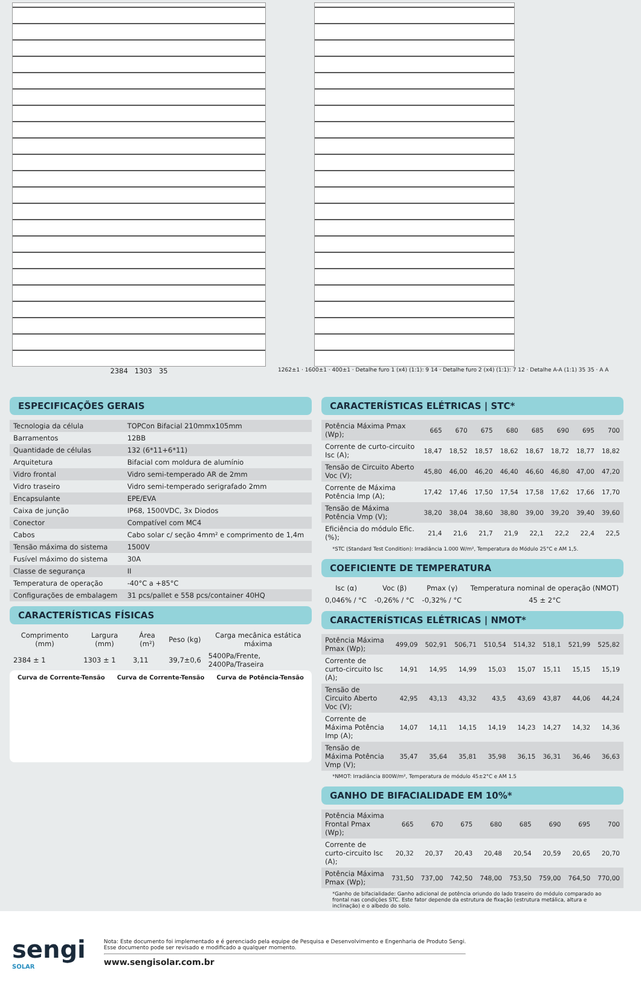2384 1303 35
1262±1 · 1600±1 · 400±1 · Detalhe furo 1 (x4) (1:1): 9 14 · Detalhe furo 2 (x4) (1:1): 7 12 · Detalhe A-A (1:1) 35 35 · A A
ESPECIFICAÇÕES GERAIS
| Tecnologia da célula | TOPCon Bifacial 210mmx105mm |
| Barramentos | 12BB |
| Quantidade de células | 132 (6*11+6*11) |
| Arquitetura | Bifacial com moldura de alumínio |
| Vidro frontal | Vidro semi-temperado AR de 2mm |
| Vidro traseiro | Vidro semi-temperado serigrafado 2mm |
| Encapsulante | EPE/EVA |
| Caixa de junção | IP68, 1500VDC, 3x Diodos |
| Conector | Compatível com MC4 |
| Cabos | Cabo solar c/ seção 4mm² e comprimento de 1,4m |
| Tensão máxima do sistema | 1500V |
| Fusível máximo do sistema | 30A |
| Classe de segurança | II |
| Temperatura de operação | -40°C a +85°C |
| Configurações de embalagem | 31 pcs/pallet e 558 pcs/container 40HQ |
CARACTERÍSTICAS FÍSICAS
| Comprimento (mm) | Largura (mm) | Área (m²) | Peso (kg) | Carga mecânica estática máxima |
| --- | --- | --- | --- | --- |
| 2384 ± 1 | 1303 ± 1 | 3,11 | 39,7±0,6 | 5400Pa/Frente, 2400Pa/Traseira |
Curva de Corrente-Tensão Curva de Corrente-Tensão Curva de Potência-Tensão
CARACTERÍSTICAS ELÉTRICAS | STC*
| Potência Máxima Pmax (Wp); | 665 | 670 | 675 | 680 | 685 | 690 | 695 | 700 |
| Corrente de curto-circuito Isc (A); | 18,47 | 18,52 | 18,57 | 18,62 | 18,67 | 18,72 | 18,77 | 18,82 |
| Tensão de Circuito Aberto Voc (V); | 45,80 | 46,00 | 46,20 | 46,40 | 46,60 | 46,80 | 47,00 | 47,20 |
| Corrente de Máxima Potência Imp (A); | 17,42 | 17,46 | 17,50 | 17,54 | 17,58 | 17,62 | 17,66 | 17,70 |
| Tensão de Máxima Potência Vmp (V); | 38,20 | 38,04 | 38,60 | 38,80 | 39,00 | 39,20 | 39,40 | 39,60 |
| Eficiência do módulo Efic. (%); | 21,4 | 21,6 | 21,7 | 21,9 | 22,1 | 22,2 | 22,4 | 22,5 |
*STC (Standard Test Condition): Irradiância 1.000 W/m², Temperatura do Módulo 25°C e AM 1,5.
COEFICIENTE DE TEMPERATURA
| Isc (α) | Voc (β) | Pmax (γ) | Temperatura nominal de operação (NMOT) |
| --- | --- | --- | --- |
| 0,046% / °C | -0,26% / °C | -0,32% / °C | 45 ± 2°C |
CARACTERÍSTICAS ELÉTRICAS | NMOT*
| Potência Máxima Pmax (Wp); | 499,09 | 502,91 | 506,71 | 510,54 | 514,32 | 518,1 | 521,99 | 525,82 |
| Corrente de curto-circuito Isc (A); | 14,91 | 14,95 | 14,99 | 15,03 | 15,07 | 15,11 | 15,15 | 15,19 |
| Tensão de Circuito Aberto Voc (V); | 42,95 | 43,13 | 43,32 | 43,5 | 43,69 | 43,87 | 44,06 | 44,24 |
| Corrente de Máxima Potência Imp (A); | 14,07 | 14,11 | 14,15 | 14,19 | 14,23 | 14,27 | 14,32 | 14,36 |
| Tensão de Máxima Potência Vmp (V); | 35,47 | 35,64 | 35,81 | 35,98 | 36,15 | 36,31 | 36,46 | 36,63 |
*NMOT: Irradiância 800W/m², Temperatura de módulo 45±2°C e AM 1.5
GANHO DE BIFACIALIDADE EM 10%*
| Potência Máxima Frontal Pmax (Wp); | 665 | 670 | 675 | 680 | 685 | 690 | 695 | 700 |
| Corrente de curto-circuito Isc (A); | 20,32 | 20,37 | 20,43 | 20,48 | 20,54 | 20,59 | 20,65 | 20,70 |
| Potência Máxima Pmax (Wp); | 731,50 | 737,00 | 742,50 | 748,00 | 753,50 | 759,00 | 764,50 | 770,00 |
*Ganho de bifacialidade: Ganho adicional de potência oriundo do lado traseiro do módulo comparado ao frontal nas condições STC. Este fator depende da estrutura de fixação (estrutura metálica, altura e inclinação) e o albedo do solo.
sengi
SOLAR
Nota: Este documento foi implementado e é gerenciado pela equipe de Pesquisa e Desenvolvimento e Engenharia de Produto Sengi.
Esse documento pode ser revisado e modificado a qualquer momento.
www.sengisolar.com.br